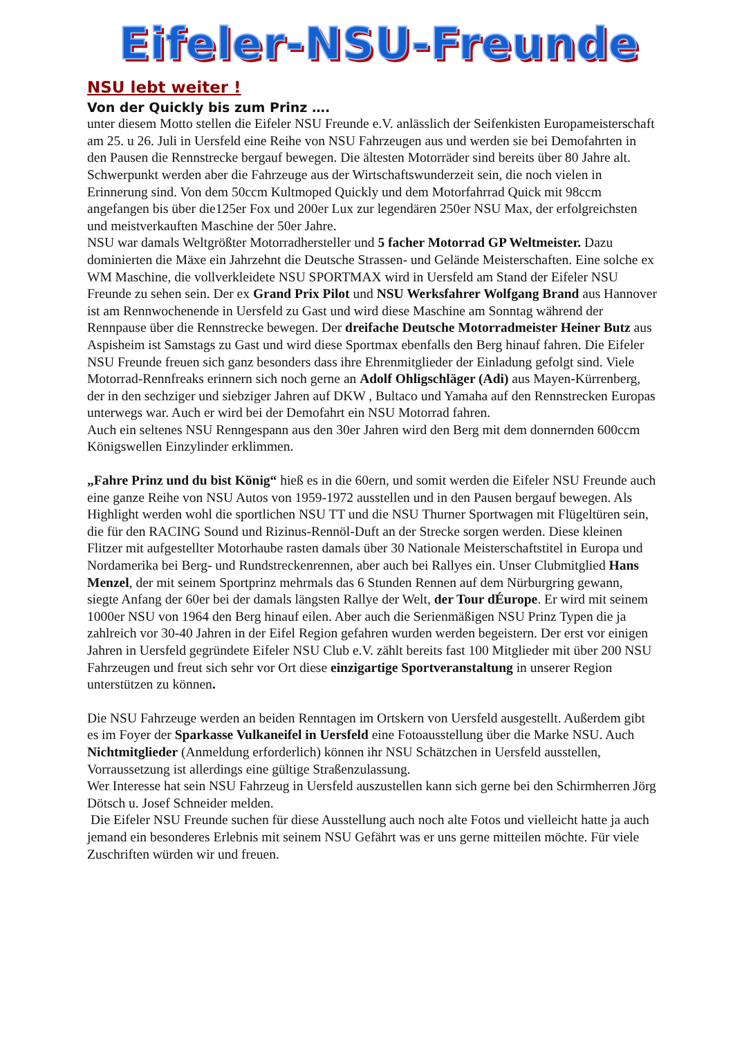Eifeler-NSU-Freunde
NSU lebt weiter !
Von der Quickly bis zum Prinz ….
unter diesem Motto stellen die Eifeler NSU Freunde e.V. anlässlich der Seifenkisten Europameisterschaft am 25. u 26. Juli in Uersfeld eine Reihe von NSU Fahrzeugen aus und werden sie bei Demofahrten in den Pausen die Rennstrecke bergauf bewegen. Die ältesten Motorräder sind bereits über 80 Jahre alt. Schwerpunkt werden aber die Fahrzeuge aus der Wirtschaftswunderzeit sein, die noch vielen in Erinnerung sind. Von dem 50ccm Kultmoped Quickly und dem Motorfahrrad Quick mit 98ccm angefangen bis über die125er Fox und 200er Lux zur legendären 250er NSU Max, der erfolgreichsten und meistverkauften Maschine der 50er Jahre.
NSU war damals Weltgrößter Motorradhersteller und 5 facher Motorrad GP Weltmeister. Dazu dominierten die Mäxe ein Jahrzehnt die Deutsche Strassen- und Gelände Meisterschaften. Eine solche ex WM Maschine, die vollverkleidete NSU SPORTMAX wird in Uersfeld am Stand der Eifeler NSU Freunde zu sehen sein. Der ex Grand Prix Pilot und NSU Werksfahrer Wolfgang Brand aus Hannover ist am Rennwochenende in Uersfeld zu Gast und wird diese Maschine am Sonntag während der Rennpause über die Rennstrecke bewegen. Der dreifache Deutsche Motorradmeister Heiner Butz aus Aspisheim ist Samstags zu Gast und wird diese Sportmax ebenfalls den Berg hinauf fahren. Die Eifeler NSU Freunde freuen sich ganz besonders dass ihre Ehrenmitglieder der Einladung gefolgt sind. Viele Motorrad-Rennfreaks erinnern sich noch gerne an Adolf Ohligschläger (Adi) aus Mayen-Kürrenberg, der in den sechziger und siebziger Jahren auf DKW , Bultaco und Yamaha auf den Rennstrecken Europas unterwegs war. Auch er wird bei der Demofahrt ein NSU Motorrad fahren.
Auch ein seltenes NSU Renngespann aus den 30er Jahren wird den Berg mit dem donnernden 600ccm Königswellen Einzylinder erklimmen.
„Fahre Prinz und du bist König“ hieß es in die 60ern, und somit werden die Eifeler NSU Freunde auch eine ganze Reihe von NSU Autos von 1959-1972 ausstellen und in den Pausen bergauf bewegen. Als Highlight werden wohl die sportlichen NSU TT und die NSU Thurner Sportwagen mit Flügeltüren sein, die für den RACING Sound und Rizinus-Rennöl-Duft an der Strecke sorgen werden. Diese kleinen Flitzer mit aufgestellter Motorhaube rasten damals über 30 Nationale Meisterschaftstitel in Europa und Nordamerika bei Berg- und Rundstreckenrennen, aber auch bei Rallyes ein. Unser Clubmitglied Hans Menzel, der mit seinem Sportprinz mehrmals das 6 Stunden Rennen auf dem Nürburgring gewann, siegte Anfang der 60er bei der damals längsten Rallye der Welt, der Tour dÉurope. Er wird mit seinem 1000er NSU von 1964 den Berg hinauf eilen. Aber auch die Serienmäßigen NSU Prinz Typen die ja zahlreich vor 30-40 Jahren in der Eifel Region gefahren wurden werden begeistern. Der erst vor einigen Jahren in Uersfeld gegründete Eifeler NSU Club e.V. zählt bereits fast 100 Mitglieder mit über 200 NSU Fahrzeugen und freut sich sehr vor Ort diese einzigartige Sportveranstaltung in unserer Region unterstützen zu können.
Die NSU Fahrzeuge werden an beiden Renntagen im Ortskern von Uersfeld ausgestellt. Außerdem gibt es im Foyer der Sparkasse Vulkaneifel in Uersfeld eine Fotoausstellung über die Marke NSU. Auch Nichtmitglieder (Anmeldung erforderlich) können ihr NSU Schätzchen in Uersfeld ausstellen, Vorraussetzung ist allerdings eine gültige Straßenzulassung.
Wer Interesse hat sein NSU Fahrzeug in Uersfeld auszustellen kann sich gerne bei den Schirmherren Jörg Dötsch u. Josef Schneider melden.
Die Eifeler NSU Freunde suchen für diese Ausstellung auch noch alte Fotos und vielleicht hatte ja auch jemand ein besonderes Erlebnis mit seinem NSU Gefährt was er uns gerne mitteilen möchte. Für viele Zuschriften würden wir und freuen.